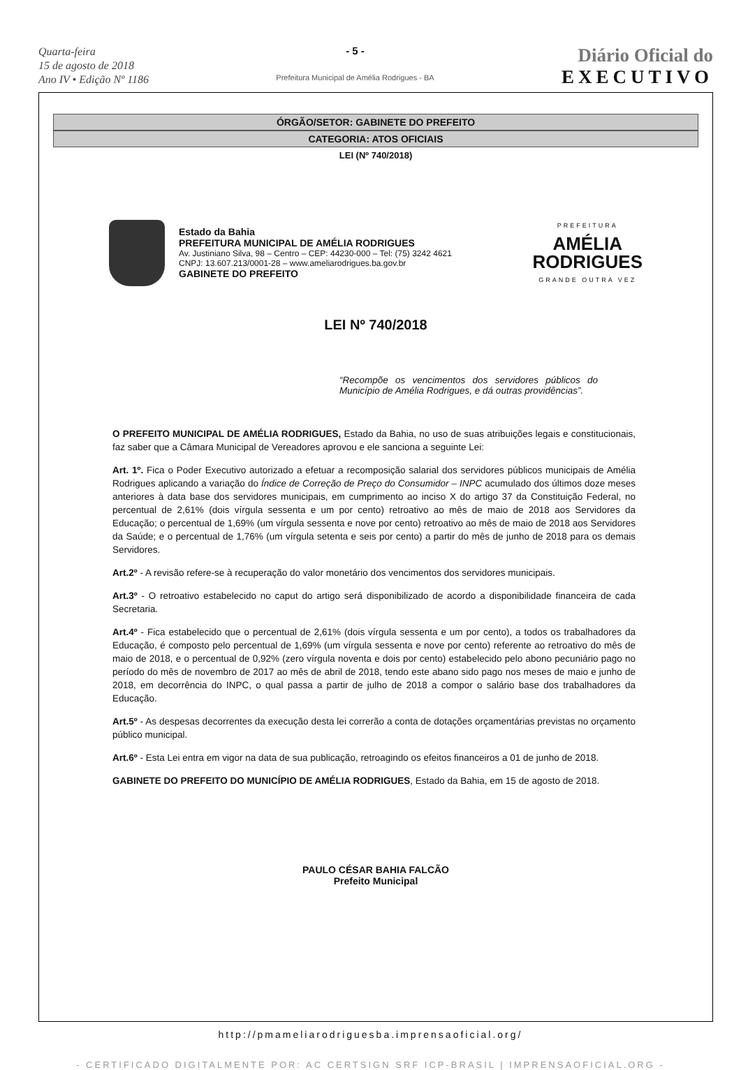Quarta-feira
15 de agosto de 2018
Ano IV • Edição Nº 1186
- 5 -
Prefeitura Municipal de Amélia Rodrigues - BA
Diário Oficial do
EXECUTIVO
ÓRGÃO/SETOR: GABINETE DO PREFEITO
CATEGORIA: ATOS OFICIAIS
LEI (Nº 740/2018)
Estado da Bahia
PREFEITURA MUNICIPAL DE AMÉLIA RODRIGUES
Av. Justiniano Silva, 98 – Centro – CEP: 44230-000 – Tel: (75) 3242 4621
CNPJ: 13.607.213/0001-28 – www.ameliarodrigues.ba.gov.br
GABINETE DO PREFEITO
PREFEITURA
AMÉLIA
RODRIGUES
GRANDE OUTRA VEZ
LEI Nº 740/2018
“Recompõe os vencimentos dos servidores públicos do Município de Amélia Rodrigues, e dá outras providências”.
O PREFEITO MUNICIPAL DE AMÉLIA RODRIGUES, Estado da Bahia, no uso de suas atribuições legais e constitucionais, faz saber que a Câmara Municipal de Vereadores aprovou e ele sanciona a seguinte Lei:
Art. 1º. Fica o Poder Executivo autorizado a efetuar a recomposição salarial dos servidores públicos municipais de Amélia Rodrigues aplicando a variação do Índice de Correção de Preço do Consumidor – INPC acumulado dos últimos doze meses anteriores à data base dos servidores municipais, em cumprimento ao inciso X do artigo 37 da Constituição Federal, no percentual de 2,61% (dois vírgula sessenta e um por cento) retroativo ao mês de maio de 2018 aos Servidores da Educação; o percentual de 1,69% (um vírgula sessenta e nove por cento) retroativo ao mês de maio de 2018 aos Servidores da Saúde; e o percentual de 1,76% (um vírgula setenta e seis por cento) a partir do mês de junho de 2018 para os demais Servidores.
Art.2º - A revisão refere-se à recuperação do valor monetário dos vencimentos dos servidores municipais.
Art.3º - O retroativo estabelecido no caput do artigo será disponibilizado de acordo a disponibilidade financeira de cada Secretaria.
Art.4º - Fica estabelecido que o percentual de 2,61% (dois vírgula sessenta e um por cento), a todos os trabalhadores da Educação, é composto pelo percentual de 1,69% (um vírgula sessenta e nove por cento) referente ao retroativo do mês de maio de 2018, e o percentual de 0,92% (zero vírgula noventa e dois por cento) estabelecido pelo abono pecuniário pago no período do mês de novembro de 2017 ao mês de abril de 2018, tendo este abano sido pago nos meses de maio e junho de 2018, em decorrência do INPC, o qual passa a partir de julho de 2018 a compor o salário base dos trabalhadores da Educação.
Art.5º - As despesas decorrentes da execução desta lei correrão a conta de dotações orçamentárias previstas no orçamento público municipal.
Art.6º - Esta Lei entra em vigor na data de sua publicação, retroagindo os efeitos financeiros a 01 de junho de 2018.
GABINETE DO PREFEITO DO MUNICÍPIO DE AMÉLIA RODRIGUES, Estado da Bahia, em 15 de agosto de 2018.
PAULO CÉSAR BAHIA FALCÃO
Prefeito Municipal
http://pmameliarodriguesba.imprensaoficial.org/
- CERTIFICADO DIGITALMENTE POR: AC CERTSIGN SRF ICP-BRASIL | IMPRENSAOFICIAL.ORG -